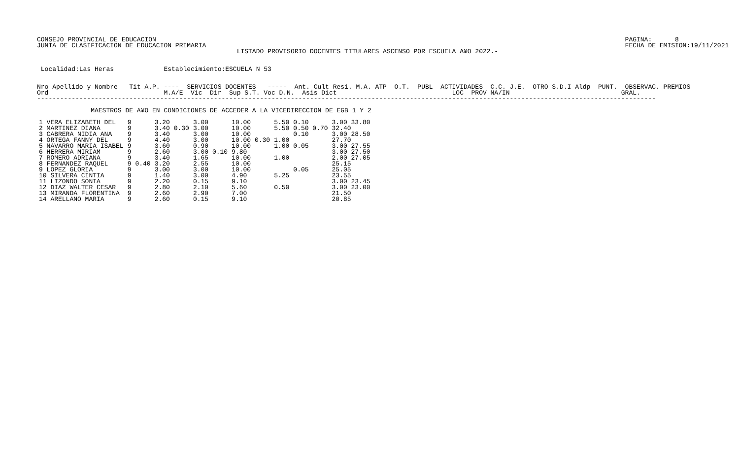CONSEJO PROVINCIAL DE EDUCACION                                                                                                                          PAGINA:      8
JUNTA DE CLASIFICACION DE EDUCACION PRIMARIA                                                                                                             FECHA DE EMISION:19/11/2021
                                                    LISTADO PROVISORIO DOCENTES TITULARES ASCENSO POR ESCUELA A¥O 2022.-


 Localidad:Las Heras             Establecimiento:ESCUELA N 53


Nro Apellido y Nombre   Tit A.P. ----  SERVICIOS DOCENTES   -----  Ant. Cult Resi. M.A. ATP  O.T.  PUBL  ACTIVIDADES  C.C. J.E.  OTRO S.D.I Aldp  PUNT.  OBSERVAC. PREMIOS
Ord                              M.A/E  Vic  Dir  Sup S.T. Voc D.N.  Asis Dict                              LOC  PROV NA/IN                             GRAL.
-----------------------------------------------------------------------------------------------------------------------------------------------------------------

              MAESTROS DE A¥O EN CONDICIONES DE ACCEDER A LA VICEDIRECCION DE EGB 1 Y 2
| 1 VERA ELIZABETH DEL | 9 | | 3.20 | 3.00 | 10.00 | 5.50 | 0.10 | 3.00 33.80 |
| 2 MARTINEZ DIANA | 9 | | 3.40 0.30 | 3.00 | 10.00 | 5.50 | 0.50 0.70 | 32.40 |
| 3 CABRERA NIDIA ANA | 9 | | 3.40 | 3.00 | 10.00 | | 0.10 | 3.00 28.50 |
| 4 ORTEGA FANNY DEL | 9 | | 4.40 | 3.00 | 10.00 0.30 | 1.00 | | 27.70 |
| 5 NAVARRO MARIA ISABEL | 9 | | 3.60 | 0.90 | 10.00 | 1.00 | 0.05 | 3.00 27.55 |
| 6 HERRERA MIRIAM | 9 | | 2.60 | 3.00 0.10 | 9.80 | | | 3.00 27.50 |
| 7 ROMERO ADRIANA | 9 | | 3.40 | 1.65 | 10.00 | 1.00 | | 2.00 27.05 |
| 8 FERNANDEZ RAQUEL | 9 | 0.40 | 3.20 | 2.55 | 10.00 | | | 25.15 |
| 9 LOPEZ GLORIA | 9 | | 3.00 | 3.00 | 10.00 | | 0.05 | 25.05 |
| 10 SILVERA CINTIA | 9 | | 1.40 | 3.00 | 4.90 | 5.25 | | 23.55 |
| 11 LIZONDO SONIA | 9 | | 2.20 | 0.15 | 9.10 | | | 3.00 23.45 |
| 12 DIAZ WALTER CESAR | 9 | | 2.80 | 2.10 | 5.60 | 0.50 | | 3.00 23.00 |
| 13 MIRANDA FLORENTINA | 9 | | 2.60 | 2.90 | 7.00 | | | 21.50 |
| 14 ARELLANO MARIA | 9 | | 2.60 | 0.15 | 9.10 | | | 20.85 |